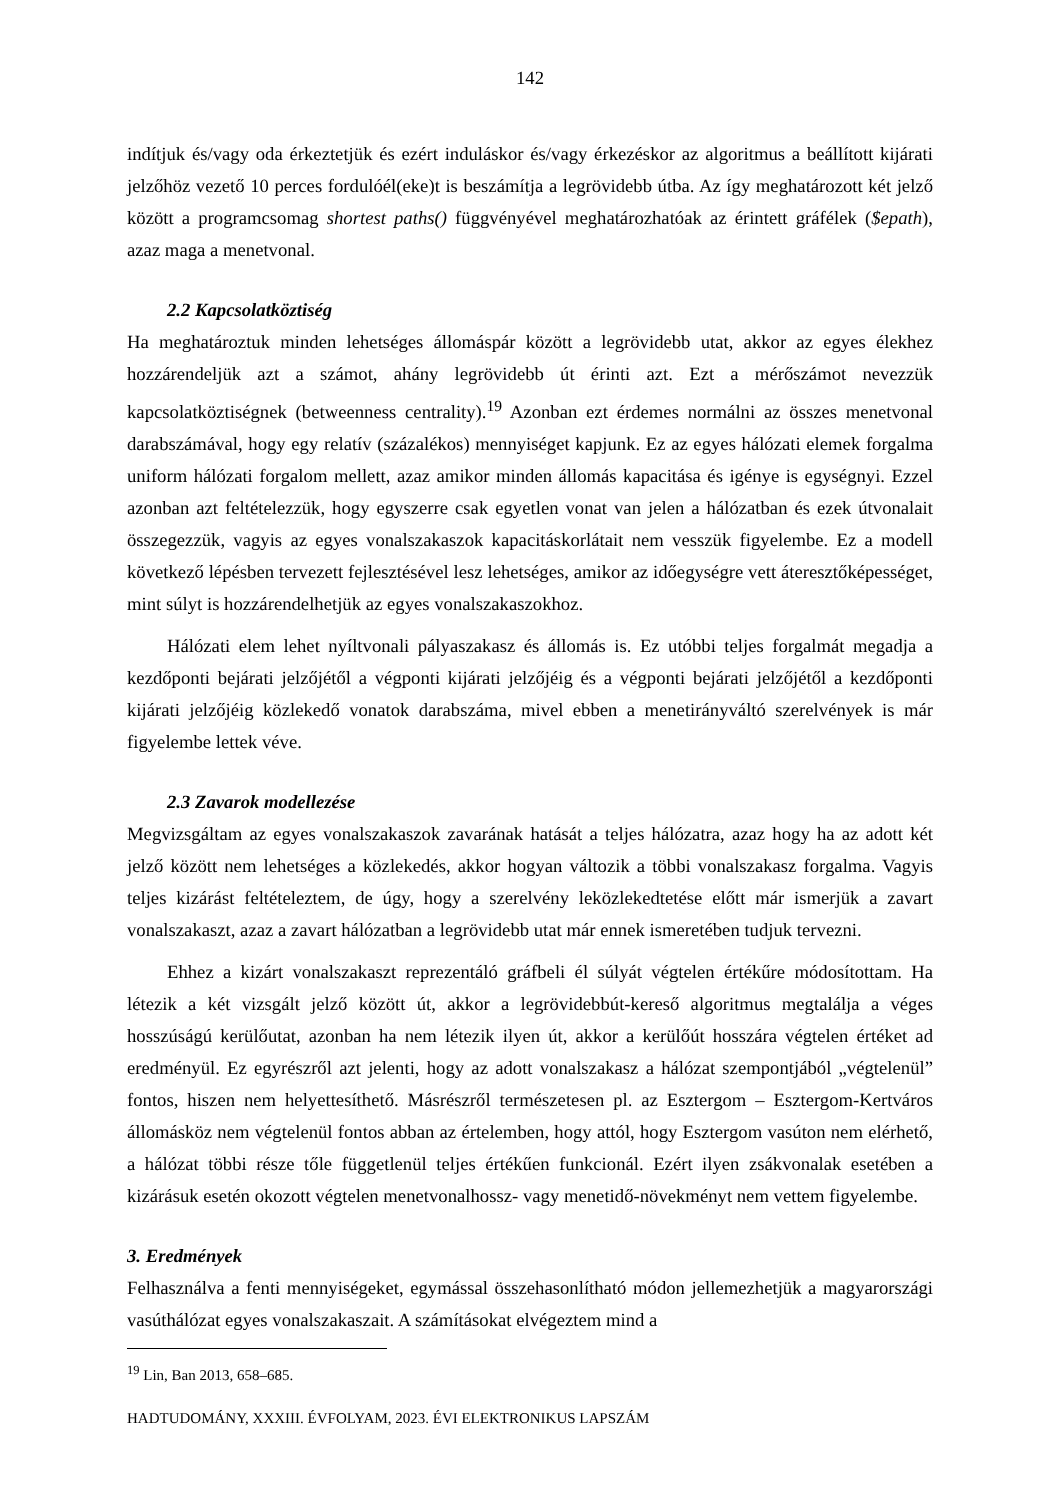142
indítjuk és/vagy oda érkeztetjük és ezért induláskor és/vagy érkezéskor az algoritmus a beállított kijárati jelzőhöz vezető 10 perces fordulóél(eke)t is beszámítja a legrövidebb útba. Az így meghatározott két jelző között a programcsomag shortest paths() függvényével meghatározhatóak az érintett gráfélek ($epath), azaz maga a menetvonal.
2.2 Kapcsolatköztiség
Ha meghatároztuk minden lehetséges állomáspár között a legrövidebb utat, akkor az egyes élekhez hozzárendeljük azt a számot, ahány legrövidebb út érinti azt. Ezt a mérőszámot nevezzük kapcsolatköztiségnek (betweenness centrality).<sup>19</sup> Azonban ezt érdemes normálni az összes menetvonal darabszámával, hogy egy relatív (százalékos) mennyiséget kapjunk. Ez az egyes hálózati elemek forgalma uniform hálózati forgalom mellett, azaz amikor minden állomás kapacitása és igénye is egységnyi. Ezzel azonban azt feltételezzük, hogy egyszerre csak egyetlen vonat van jelen a hálózatban és ezek útvonalait összegezzük, vagyis az egyes vonalszakaszok kapacitáskorlátait nem vesszük figyelembe. Ez a modell következő lépésben tervezett fejlesztésével lesz lehetséges, amikor az időegységre vett áteresztőképességet, mint súlyt is hozzárendelhetjük az egyes vonalszakaszokhoz.
Hálózati elem lehet nyíltvonali pályaszakasz és állomás is. Ez utóbbi teljes forgalmát megadja a kezdőponti bejárati jelzőjétől a végponti kijárati jelzőjéig és a végponti bejárati jelzőjétől a kezdőponti kijárati jelzőjéig közlekedő vonatok darabszáma, mivel ebben a menetirányváltó szerelvények is már figyelembe lettek véve.
2.3 Zavarok modellezése
Megvizsgáltam az egyes vonalszakaszok zavarának hatását a teljes hálózatra, azaz hogy ha az adott két jelző között nem lehetséges a közlekedés, akkor hogyan változik a többi vonalszakasz forgalma. Vagyis teljes kizárást feltételeztem, de úgy, hogy a szerelvény leközlekedtetése előtt már ismerjük a zavart vonalszakaszt, azaz a zavart hálózatban a legrövidebb utat már ennek ismeretében tudjuk tervezni.
Ehhez a kizárt vonalszakaszt reprezentáló gráfbeli él súlyát végtelen értékűre módosítottam. Ha létezik a két vizsgált jelző között út, akkor a legrövidebbút-kereső algoritmus megtalálja a véges hosszúságú kerülőutat, azonban ha nem létezik ilyen út, akkor a kerülőút hosszára végtelen értéket ad eredményül. Ez egyrészről azt jelenti, hogy az adott vonalszakasz a hálózat szempontjából „végtelenül” fontos, hiszen nem helyettesíthető. Másrészről természetesen pl. az Esztergom – Esztergom-Kertváros állomásköz nem végtelenül fontos abban az értelemben, hogy attól, hogy Esztergom vasúton nem elérhető, a hálózat többi része tőle függetlenül teljes értékűen funkcionál. Ezért ilyen zsákvonalak esetében a kizárásuk esetén okozott végtelen menetvonalhossz- vagy menetidő-növekményt nem vettem figyelembe.
3. Eredmények
Felhasználva a fenti mennyiségeket, egymással összehasonlítható módon jellemezhetjük a magyarországi vasúthálózat egyes vonalszakaszait. A számításokat elvégeztem mind a
<sup>19</sup> Lin, Ban 2013, 658–685.
HADTUDOMÁNY, XXXIII. ÉVFOLYAM, 2023. ÉVI ELEKTRONIKUS LAPSZÁM